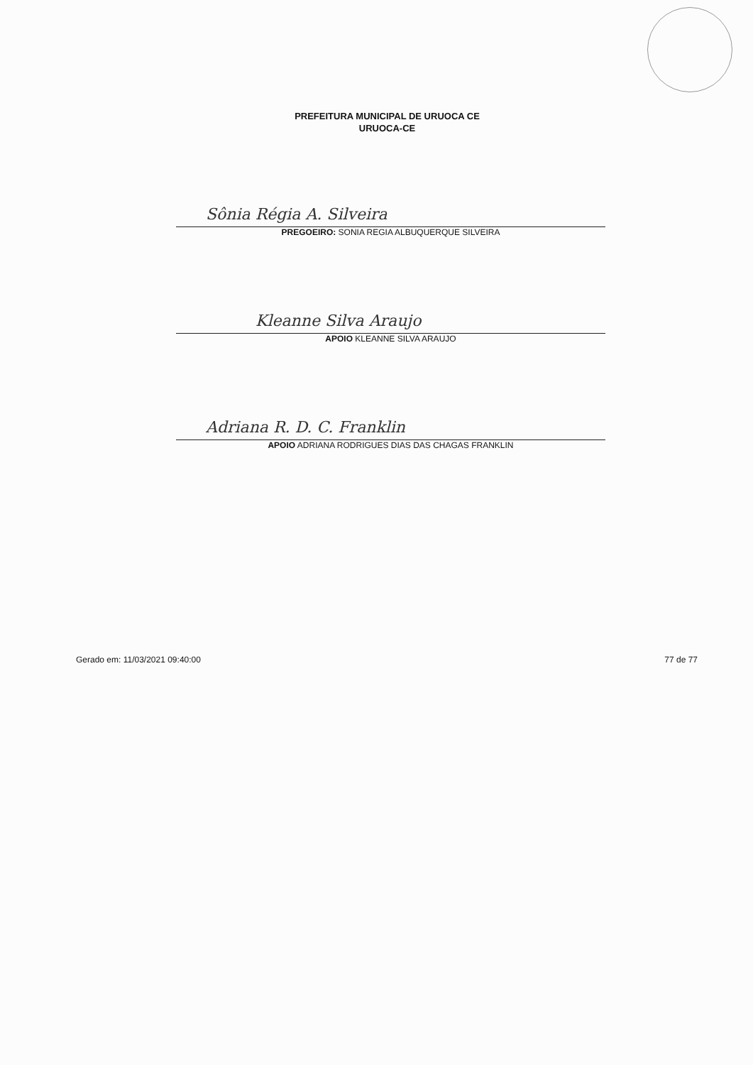PREFEITURA MUNICIPAL DE URUOCA CE
URUOCA-CE
Sônia Régia A. Silveira
PREGOEIRO: SONIA REGIA ALBUQUERQUE SILVEIRA
Kleanne Silva Araujo
APOIO KLEANNE SILVA ARAUJO
Adriana R. D. C. Franklin
APOIO ADRIANA RODRIGUES DIAS DAS CHAGAS FRANKLIN
Gerado em: 11/03/2021 09:40:00 77 de 77